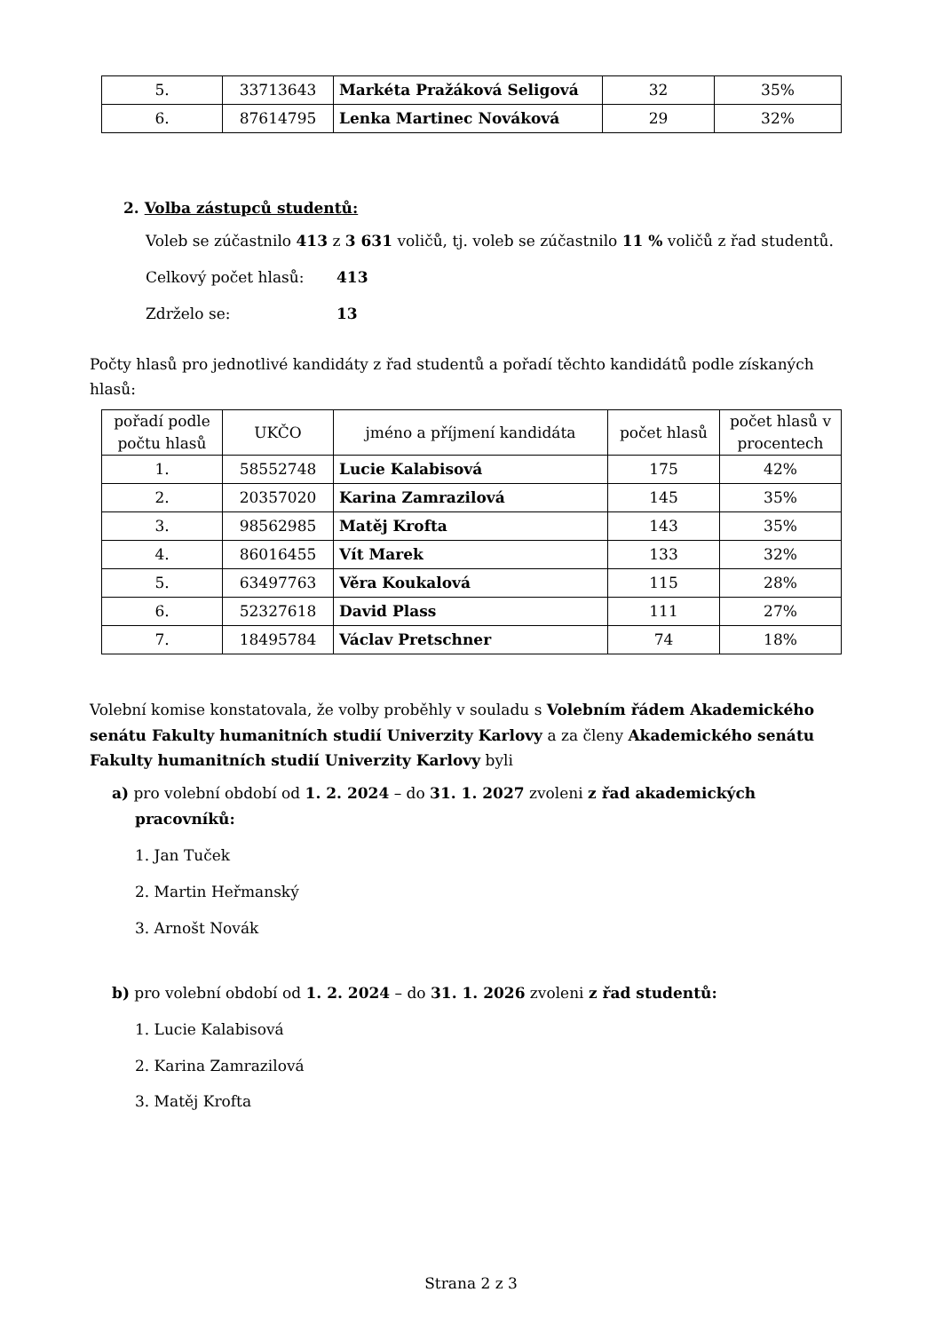| 5. | 33713643 | Markéta Pražáková Seligová | 32 | 35% |
| 6. | 87614795 | Lenka Martinec Nováková | 29 | 32% |
2. Volba zástupců studentů:
Voleb se zúčastnilo 413 z 3 631 voličů, tj. voleb se zúčastnilo 11 % voličů z řad studentů.
Celkový počet hlasů: 413
Zdrželo se: 13
Počty hlasů pro jednotlivé kandidáty z řad studentů a pořadí těchto kandidátů podle získaných hlasů:
| pořadí podle počtu hlasů | UKČO | jméno a příjmení kandidáta | počet hlasů | počet hlasů v procentech |
| --- | --- | --- | --- | --- |
| 1. | 58552748 | Lucie Kalabisová | 175 | 42% |
| 2. | 20357020 | Karina Zamrazilová | 145 | 35% |
| 3. | 98562985 | Matěj Krofta | 143 | 35% |
| 4. | 86016455 | Vít Marek | 133 | 32% |
| 5. | 63497763 | Věra Koukalová | 115 | 28% |
| 6. | 52327618 | David Plass | 111 | 27% |
| 7. | 18495784 | Václav Pretschner | 74 | 18% |
Volební komise konstatovala, že volby proběhly v souladu s Volebním řádem Akademického senátu Fakulty humanitních studií Univerzity Karlovy a za členy Akademického senátu Fakulty humanitních studií Univerzity Karlovy byli
a) pro volební období od 1. 2. 2024 – do 31. 1. 2027 zvoleni z řad akademických pracovníků:
1. Jan Tuček
2. Martin Heřmanský
3. Arnošt Novák
b) pro volební období od 1. 2. 2024 – do 31. 1. 2026 zvoleni z řad studentů:
1. Lucie Kalabisová
2. Karina Zamrazilová
3. Matěj Krofta
Strana 2 z 3